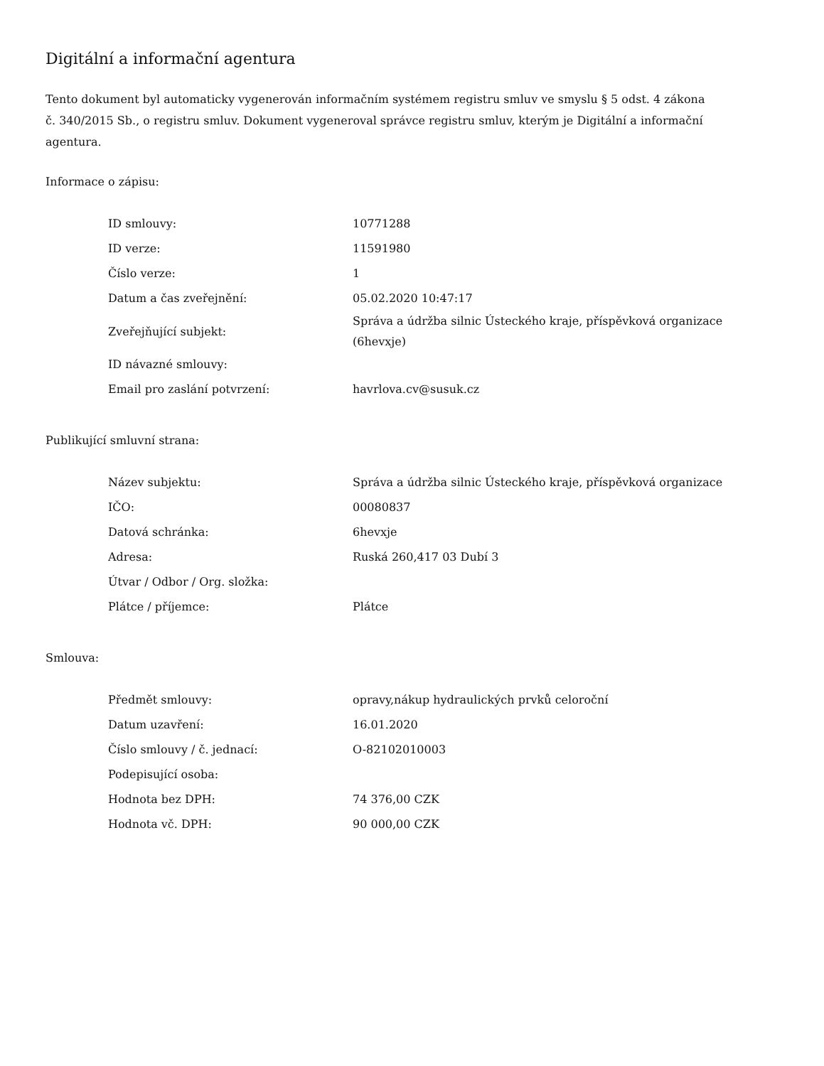Digitální a informační agentura
Tento dokument byl automaticky vygenerován informačním systémem registru smluv ve smyslu § 5 odst. 4 zákona
č. 340/2015 Sb., o registru smluv. Dokument vygeneroval správce registru smluv, kterým je Digitální a informační agentura.
Informace o zápisu:
| ID smlouvy: | 10771288 |
| ID verze: | 11591980 |
| Číslo verze: | 1 |
| Datum a čas zveřejnění: | 05.02.2020 10:47:17 |
| Zveřejňující subjekt: | Správa a údržba silnic Ústeckého kraje, příspěvková organizace (6hevxje) |
| ID návazné smlouvy: | |
| Email pro zaslání potvrzení: | havrlova.cv@susuk.cz |
Publikující smluvní strana:
| Název subjektu: | Správa a údržba silnic Ústeckého kraje, příspěvková organizace |
| IČO: | 00080837 |
| Datová schránka: | 6hevxje |
| Adresa: | Ruská 260,417 03 Dubí 3 |
| Útvar / Odbor / Org. složka: | |
| Plátce / příjemce: | Plátce |
Smlouva:
| Předmět smlouvy: | opravy,nákup hydraulických prvků celoroční |
| Datum uzavření: | 16.01.2020 |
| Číslo smlouvy / č. jednací: | O-82102010003 |
| Podepisující osoba: | |
| Hodnota bez DPH: | 74 376,00 CZK |
| Hodnota vč. DPH: | 90 000,00 CZK |